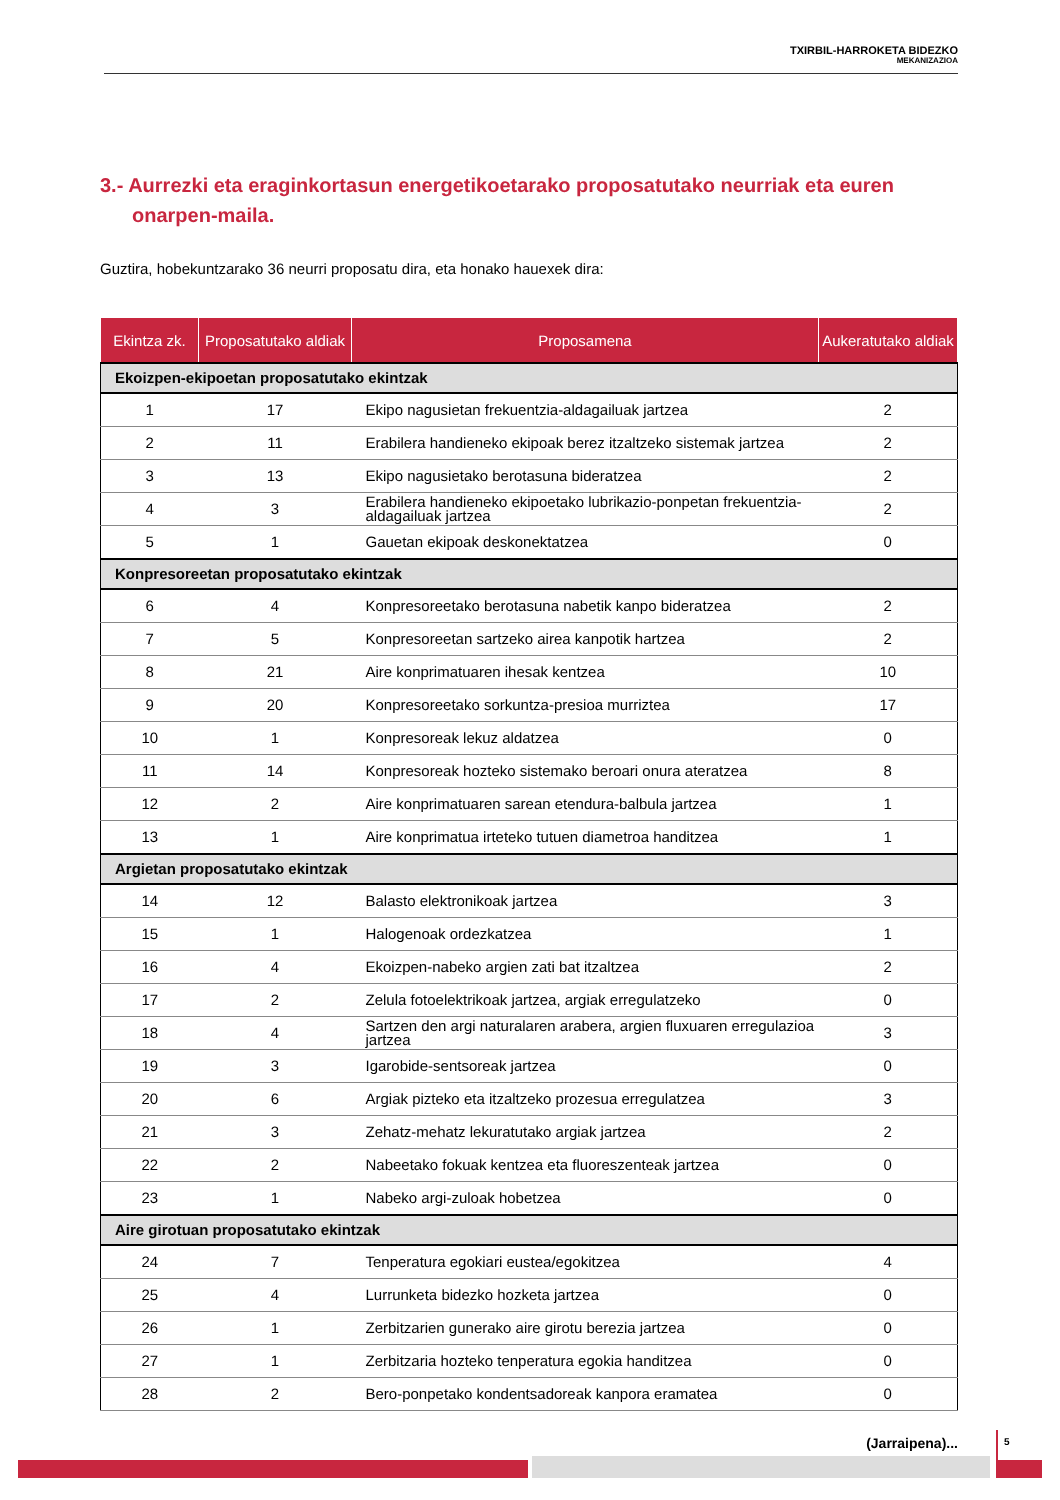TXIRBIL-HARROKETA BIDEZKO
MEKANIZAZIOA
3.- Aurrezki eta eraginkortasun energetikoetarako proposatutako neurriak eta euren onarpen-maila.
Guztira, hobekuntzarako 36 neurri proposatu dira, eta honako hauexek dira:
| Ekintza zk. | Proposatutako aldiak | Proposamena | Aukeratutako aldiak |
| --- | --- | --- | --- |
| Ekoizpen-ekipoetan proposatutako ekintzak | | | |
| 1 | 17 | Ekipo nagusietan frekuentzia-aldagailuak jartzea | 2 |
| 2 | 11 | Erabilera handieneko ekipoak berez itzaltzeko sistemak jartzea | 2 |
| 3 | 13 | Ekipo nagusietako berotasuna bideratzea | 2 |
| 4 | 3 | Erabilera handieneko ekipoetako lubrikazio-ponpetan frekuentzia-aldagailuak jartzea | 2 |
| 5 | 1 | Gauetan ekipoak deskonektatzea | 0 |
| Konpresoreetan proposatutako ekintzak | | | |
| 6 | 4 | Konpresoreetako berotasuna nabetik kanpo bideratzea | 2 |
| 7 | 5 | Konpresoreetan sartzeko airea kanpotik hartzea | 2 |
| 8 | 21 | Aire konprimatuaren ihesak kentzea | 10 |
| 9 | 20 | Konpresoreetako sorkuntza-presioa murriztea | 17 |
| 10 | 1 | Konpresoreak lekuz aldatzea | 0 |
| 11 | 14 | Konpresoreak hozteko sistemako beroari onura ateratzea | 8 |
| 12 | 2 | Aire konprimatuaren sarean etendura-balbula jartzea | 1 |
| 13 | 1 | Aire konprimatua irteteko tutuen diametroa handitzea | 1 |
| Argietan proposatutako ekintzak | | | |
| 14 | 12 | Balasto elektronikoak jartzea | 3 |
| 15 | 1 | Halogenoak ordezkatzea | 1 |
| 16 | 4 | Ekoizpen-nabeko argien zati bat itzaltzea | 2 |
| 17 | 2 | Zelula fotoelektrikoak jartzea, argiak erregulatzeko | 0 |
| 18 | 4 | Sartzen den argi naturalaren arabera, argien fluxuaren erregulazioa jartzea | 3 |
| 19 | 3 | Igarobide-sentsoreak jartzea | 0 |
| 20 | 6 | Argiak pizteko eta itzaltzeko prozesua erregulatzea | 3 |
| 21 | 3 | Zehatz-mehatz lekuratutako argiak jartzea | 2 |
| 22 | 2 | Nabeetako fokuak kentzea eta fluoreszenteak jartzea | 0 |
| 23 | 1 | Nabeko argi-zuloak hobetzea | 0 |
| Aire girotuan proposatutako ekintzak | | | |
| 24 | 7 | Tenperatura egokiari eustea/egokitzea | 4 |
| 25 | 4 | Lurrunketa bidezko hozketa jartzea | 0 |
| 26 | 1 | Zerbitzarien gunerako aire girotu berezia jartzea | 0 |
| 27 | 1 | Zerbitzaria hozteko tenperatura egokia handitzea | 0 |
| 28 | 2 | Bero-ponpetako kondentsadoreak kanpora eramatea | 0 |
(Jarraipena)...
5